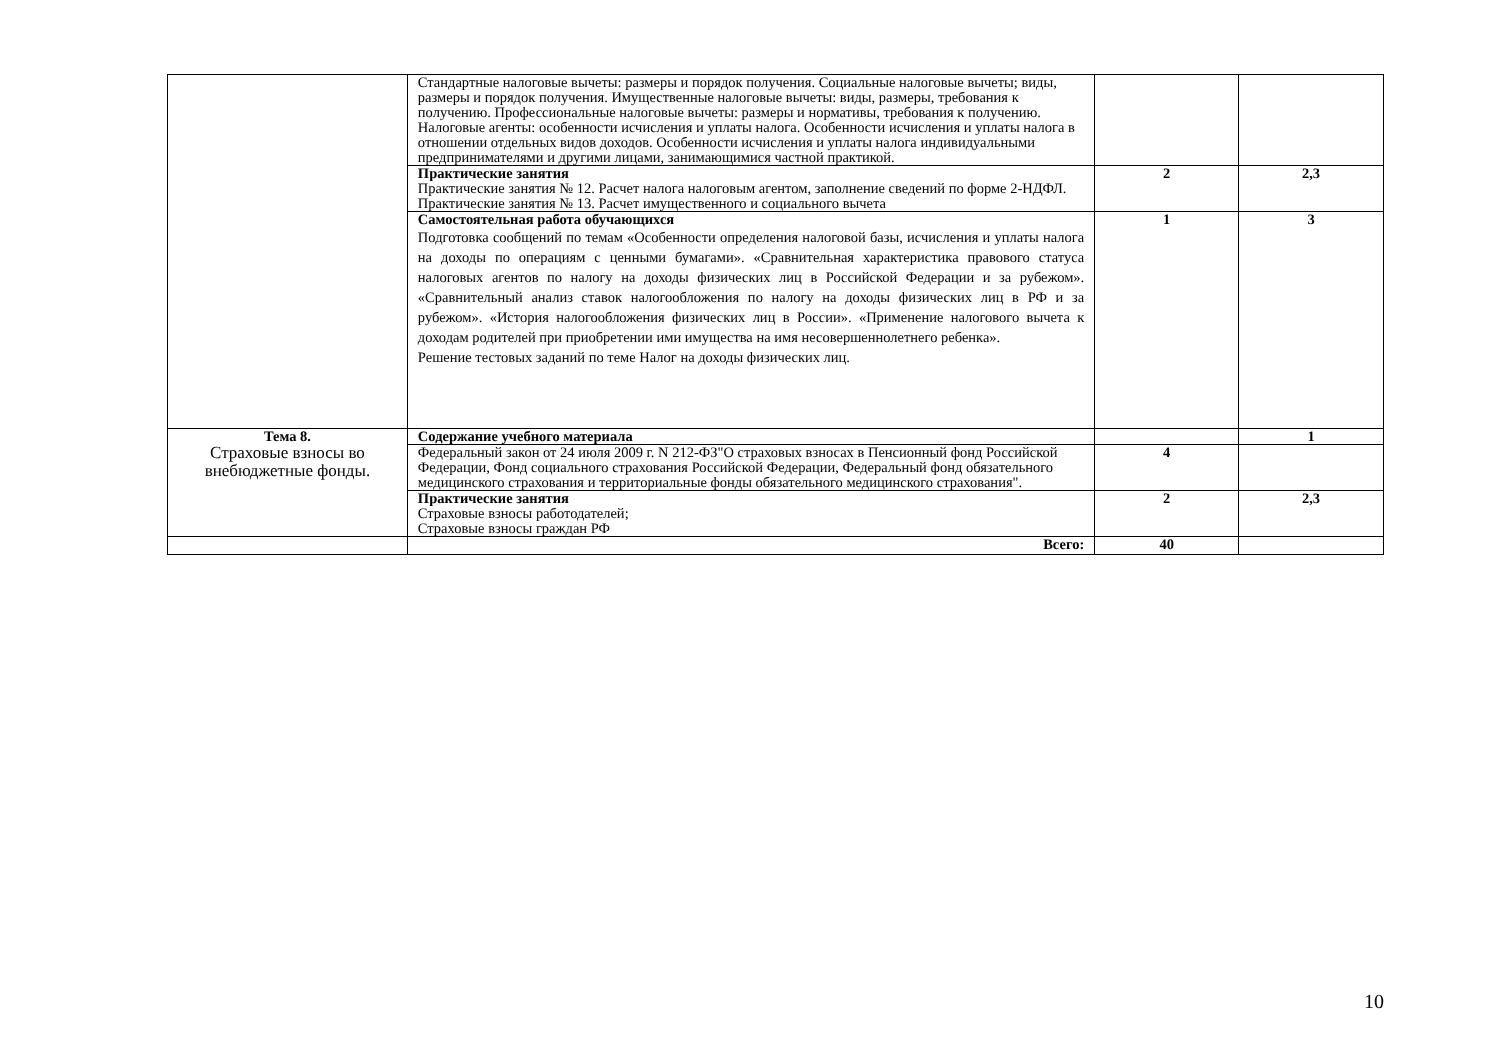| | Стандартные налоговые вычеты: размеры и порядок получения. Социальные налоговые вычеты; виды, размеры и порядок получения. Имущественные налоговые вычеты: виды, размеры, требования к получению. Профессиональные налоговые вычеты: размеры и нормативы, требования к получению. Налоговые агенты: особенности исчисления и уплаты налога. Особенности исчисления и уплаты налога в отношении отдельных видов доходов. Особенности исчисления и уплаты налога индивидуальными предпринимателями и другими лицами, занимающимися частной практикой. | | |
| | Практические занятия Практические занятия № 12. Расчет налога налоговым агентом, заполнение сведений по форме 2-НДФЛ. Практические занятия № 13. Расчет имущественного и социального вычета | 2 | 2,3 |
| | Самостоятельная работа обучающихся Подготовка сообщений по темам «Особенности определения налоговой базы, исчисления и уплаты налога на доходы по операциям с ценными бумагами». «Сравнительная характеристика правового статуса налоговых агентов по налогу на доходы физических лиц в Российской Федерации и за рубежом». «Сравнительный анализ ставок налогообложения по налогу на доходы физических лиц в РФ и за рубежом». «История налогообложения физических лиц в России». «Применение налогового вычета к доходам родителей при приобретении ими имущества на имя несовершеннолетнего ребенка». Решение тестовых заданий по теме Налог на доходы физических лиц. | 1 | 3 |
| Тема 8. Страховые взносы во внебюджетные фонды. | Содержание учебного материала | | 1 |
| | Федеральный закон от 24 июля 2009 г. N 212-ФЗ"О страховых взносах в Пенсионный фонд Российской Федерации, Фонд социального страхования Российской Федерации, Федеральный фонд обязательного медицинского страхования и территориальные фонды обязательного медицинского страхования". | 4 | |
| | Практические занятия Страховые взносы работодателей; Страховые взносы граждан РФ | 2 | 2,3 |
| | Всего: | 40 | |
10